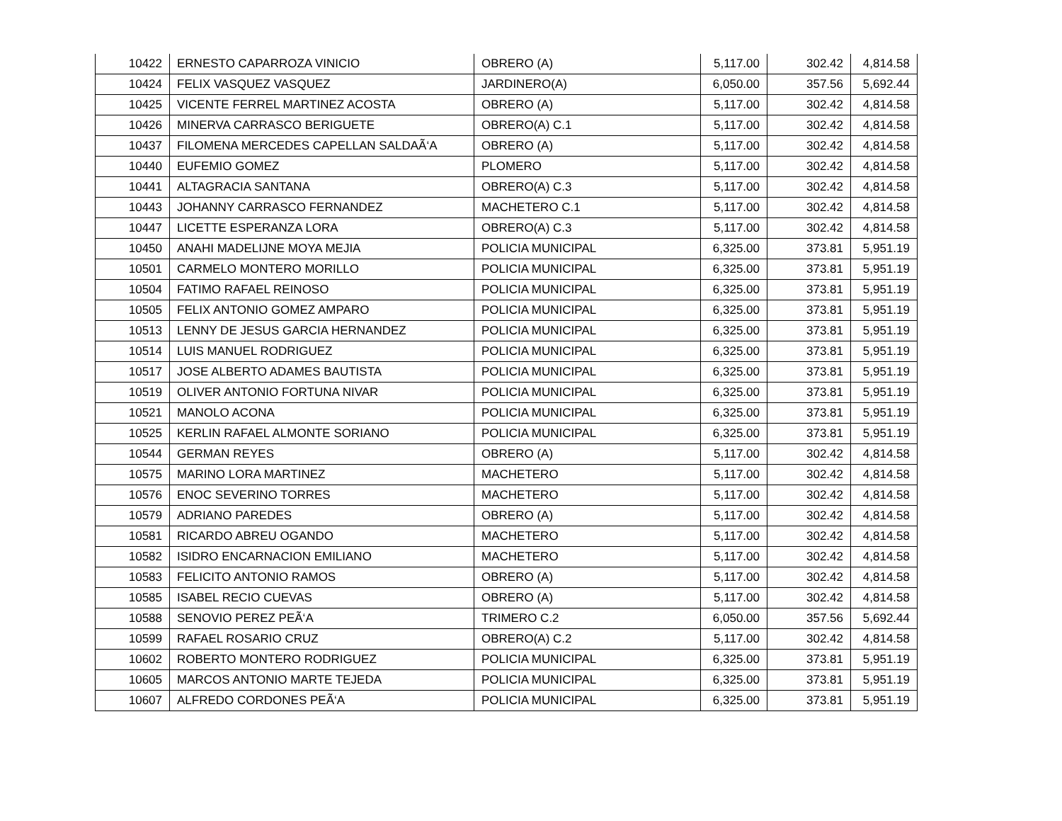| 10422 | ERNESTO CAPARROZA VINICIO | OBRERO (A) | 5,117.00 | 302.42 | 4,814.58 |
| 10424 | FELIX VASQUEZ VASQUEZ | JARDINERO(A) | 6,050.00 | 357.56 | 5,692.44 |
| 10425 | VICENTE FERREL MARTINEZ ACOSTA | OBRERO (A) | 5,117.00 | 302.42 | 4,814.58 |
| 10426 | MINERVA CARRASCO BERIGUETE | OBRERO(A) C.1 | 5,117.00 | 302.42 | 4,814.58 |
| 10437 | FILOMENA MERCEDES CAPELLAN SALDAÃ‘A | OBRERO (A) | 5,117.00 | 302.42 | 4,814.58 |
| 10440 | EUFEMIO GOMEZ | PLOMERO | 5,117.00 | 302.42 | 4,814.58 |
| 10441 | ALTAGRACIA SANTANA | OBRERO(A) C.3 | 5,117.00 | 302.42 | 4,814.58 |
| 10443 | JOHANNY CARRASCO FERNANDEZ | MACHETERO C.1 | 5,117.00 | 302.42 | 4,814.58 |
| 10447 | LICETTE ESPERANZA LORA | OBRERO(A) C.3 | 5,117.00 | 302.42 | 4,814.58 |
| 10450 | ANAHI MADELIJNE MOYA MEJIA | POLICIA MUNICIPAL | 6,325.00 | 373.81 | 5,951.19 |
| 10501 | CARMELO MONTERO MORILLO | POLICIA MUNICIPAL | 6,325.00 | 373.81 | 5,951.19 |
| 10504 | FATIMO RAFAEL REINOSO | POLICIA MUNICIPAL | 6,325.00 | 373.81 | 5,951.19 |
| 10505 | FELIX ANTONIO GOMEZ AMPARO | POLICIA MUNICIPAL | 6,325.00 | 373.81 | 5,951.19 |
| 10513 | LENNY DE JESUS GARCIA HERNANDEZ | POLICIA MUNICIPAL | 6,325.00 | 373.81 | 5,951.19 |
| 10514 | LUIS MANUEL RODRIGUEZ | POLICIA MUNICIPAL | 6,325.00 | 373.81 | 5,951.19 |
| 10517 | JOSE ALBERTO ADAMES BAUTISTA | POLICIA MUNICIPAL | 6,325.00 | 373.81 | 5,951.19 |
| 10519 | OLIVER ANTONIO FORTUNA NIVAR | POLICIA MUNICIPAL | 6,325.00 | 373.81 | 5,951.19 |
| 10521 | MANOLO ACONA | POLICIA MUNICIPAL | 6,325.00 | 373.81 | 5,951.19 |
| 10525 | KERLIN RAFAEL ALMONTE SORIANO | POLICIA MUNICIPAL | 6,325.00 | 373.81 | 5,951.19 |
| 10544 | GERMAN REYES | OBRERO (A) | 5,117.00 | 302.42 | 4,814.58 |
| 10575 | MARINO LORA MARTINEZ | MACHETERO | 5,117.00 | 302.42 | 4,814.58 |
| 10576 | ENOC SEVERINO TORRES | MACHETERO | 5,117.00 | 302.42 | 4,814.58 |
| 10579 | ADRIANO PAREDES | OBRERO (A) | 5,117.00 | 302.42 | 4,814.58 |
| 10581 | RICARDO ABREU OGANDO | MACHETERO | 5,117.00 | 302.42 | 4,814.58 |
| 10582 | ISIDRO ENCARNACION EMILIANO | MACHETERO | 5,117.00 | 302.42 | 4,814.58 |
| 10583 | FELICITO ANTONIO RAMOS | OBRERO (A) | 5,117.00 | 302.42 | 4,814.58 |
| 10585 | ISABEL RECIO CUEVAS | OBRERO (A) | 5,117.00 | 302.42 | 4,814.58 |
| 10588 | SENOVIO PEREZ PEÃ‘A | TRIMERO C.2 | 6,050.00 | 357.56 | 5,692.44 |
| 10599 | RAFAEL ROSARIO CRUZ | OBRERO(A) C.2 | 5,117.00 | 302.42 | 4,814.58 |
| 10602 | ROBERTO MONTERO RODRIGUEZ | POLICIA MUNICIPAL | 6,325.00 | 373.81 | 5,951.19 |
| 10605 | MARCOS ANTONIO MARTE TEJEDA | POLICIA MUNICIPAL | 6,325.00 | 373.81 | 5,951.19 |
| 10607 | ALFREDO CORDONES PEÃ‘A | POLICIA MUNICIPAL | 6,325.00 | 373.81 | 5,951.19 |